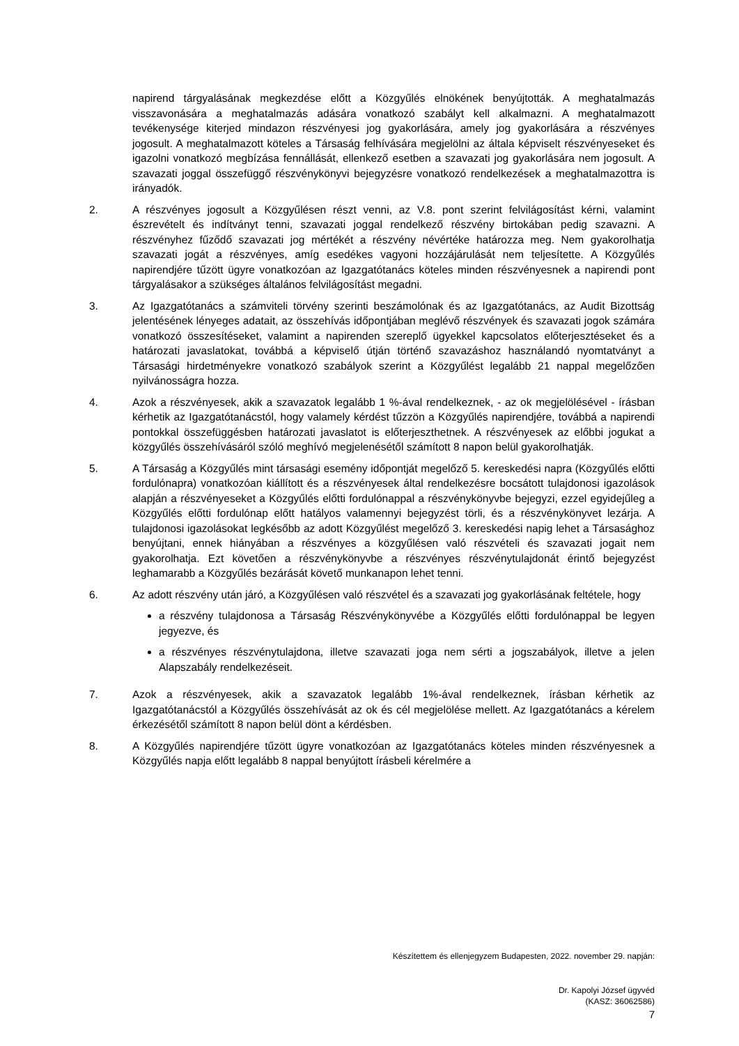napirend tárgyalásának megkezdése előtt a Közgyűlés elnökének benyújtották. A meghatalmazás visszavonására a meghatalmazás adására vonatkozó szabályt kell alkalmazni. A meghatalmazott tevékenysége kiterjed mindazon részvényesi jog gyakorlására, amely jog gyakorlására a részvényes jogosult. A meghatalmazott köteles a Társaság felhívására megjelölni az általa képviselt részvényeseket és igazolni vonatkozó megbízása fennállását, ellenkező esetben a szavazati jog gyakorlására nem jogosult. A szavazati joggal összefüggő részvénykönyvi bejegyzésre vonatkozó rendelkezések a meghatalmazottra is irányadók.
2. A részvényes jogosult a Közgyűlésen részt venni, az V.8. pont szerint felvilágosítást kérni, valamint észrevételt és indítványt tenni, szavazati joggal rendelkező részvény birtokában pedig szavazni. A részvényhez fűződő szavazati jog mértékét a részvény névértéke határozza meg. Nem gyakorolhatja szavazati jogát a részvényes, amíg esedékes vagyoni hozzájárulását nem teljesítette. A Közgyűlés napirendjére tűzött ügyre vonatkozóan az Igazgatótanács köteles minden részvényesnek a napirendi pont tárgyalásakor a szükséges általános felvilágosítást megadni.
3. Az Igazgatótanács a számviteli törvény szerinti beszámolónak és az Igazgatótanács, az Audit Bizottság jelentésének lényeges adatait, az összehívás időpontjában meglévő részvények és szavazati jogok számára vonatkozó összesítéseket, valamint a napirenden szereplő ügyekkel kapcsolatos előterjesztéseket és a határozati javaslatokat, továbbá a képviselő útján történő szavazáshoz használandó nyomtatványt a Társasági hirdetményekre vonatkozó szabályok szerint a Közgyűlést legalább 21 nappal megelőzően nyilvánosságra hozza.
4. Azok a részvényesek, akik a szavazatok legalább 1 %-ával rendelkeznek, - az ok megjelölésével - írásban kérhetik az Igazgatótanácstól, hogy valamely kérdést tűzzön a Közgyűlés napirendjére, továbbá a napirendi pontokkal összefüggésben határozati javaslatot is előterjeszthetnek. A részvényesek az előbbi jogukat a közgyűlés összehívásáról szóló meghívó megjelenésétől számított 8 napon belül gyakorolhatják.
5. A Társaság a Közgyűlés mint társasági esemény időpontját megelőző 5. kereskedési napra (Közgyűlés előtti fordulónapra) vonatkozóan kiállított és a részvényesek által rendelkezésre bocsátott tulajdonosi igazolások alapján a részvényeseket a Közgyűlés előtti fordulónappal a részvénykönyvbe bejegyzi, ezzel egyidejűleg a Közgyűlés előtti fordulónap előtt hatályos valamennyi bejegyzést törli, és a részvénykönyvet lezárja. A tulajdonosi igazolásokat legkésőbb az adott Közgyűlést megelőző 3. kereskedési napig lehet a Társasághoz benyújtani, ennek hiányában a részvényes a közgyűlésen való részvételi és szavazati jogait nem gyakorolhatja. Ezt követően a részvénykönyvbe a részvényes részvénytulajdonát érintő bejegyzést leghamarabb a Közgyűlés bezárását követő munkanapon lehet tenni.
6. Az adott részvény után járó, a Közgyűlésen való részvétel és a szavazati jog gyakorlásának feltétele, hogy
a részvény tulajdonosa a Társaság Részvénykönyvébe a Közgyűlés előtti fordulónappal be legyen jegyezve, és
a részvényes részvénytulajdona, illetve szavazati joga nem sérti a jogszabályok, illetve a jelen Alapszabály rendelkezéseit.
7. Azok a részvényesek, akik a szavazatok legalább 1%-ával rendelkeznek, írásban kérhetik az Igazgatótanácstól a Közgyűlés összehívását az ok és cél megjelölése mellett. Az Igazgatótanács a kérelem érkezésétől számított 8 napon belül dönt a kérdésben.
8. A Közgyűlés napirendjére tűzött ügyre vonatkozóan az Igazgatótanács köteles minden részvényesnek a Közgyűlés napja előtt legalább 8 nappal benyújtott írásbeli kérelmére a
Készítettem és ellenjegyzem Budapesten, 2022. november 29. napján:
Dr. Kapolyi József ügyvéd
(KASZ: 36062586)
7